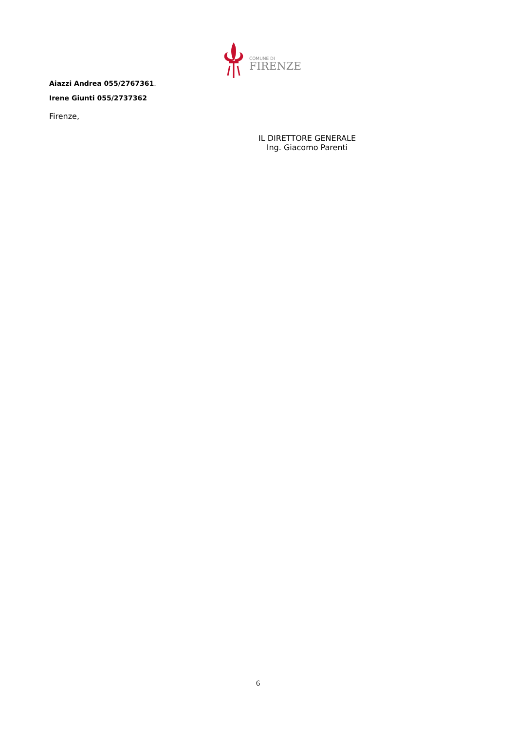COMUNE DI
FIRENZE
Aiazzi Andrea 055/2767361.
Irene Giunti 055/2737362
Firenze,
IL DIRETTORE GENERALE
Ing. Giacomo Parenti
6